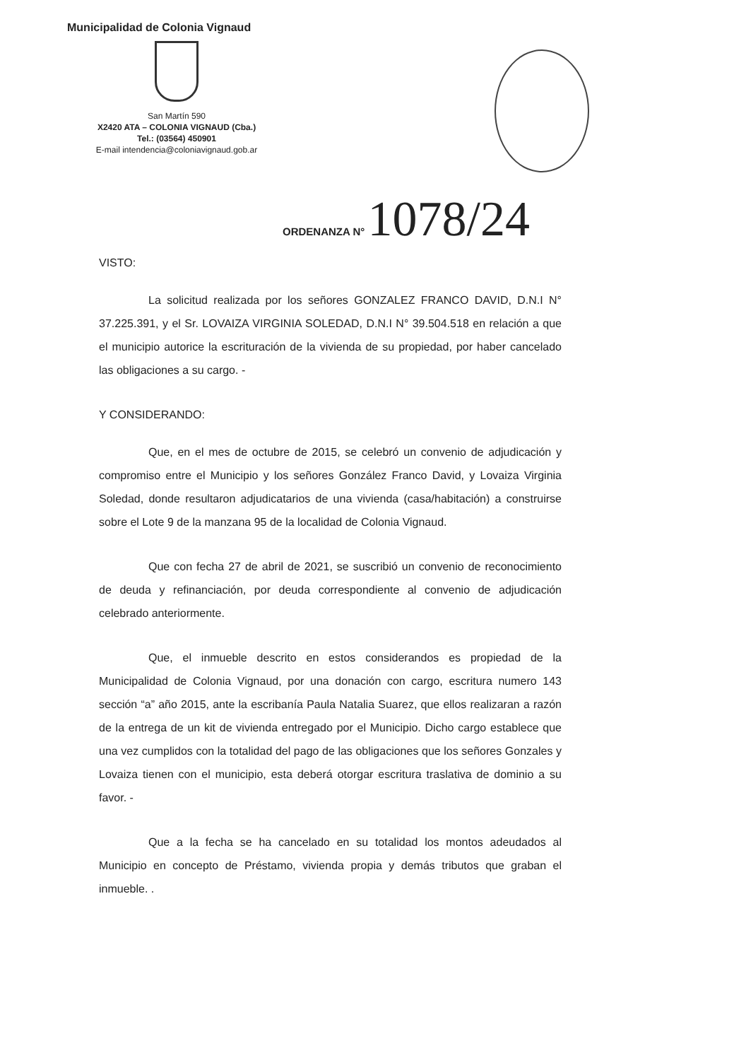Municipalidad de Colonia Vignaud
San Martín 590
X2420 ATA – COLONIA VIGNAUD (Cba.)
Tel.: (03564) 450901
E-mail intendencia@coloniavignaud.gob.ar
ORDENANZA N° 1078/24
VISTO:
La solicitud realizada por los señores GONZALEZ FRANCO DAVID, D.N.I N° 37.225.391, y el Sr. LOVAIZA VIRGINIA SOLEDAD, D.N.I N° 39.504.518 en relación a que el municipio autorice la escrituración de la vivienda de su propiedad, por haber cancelado las obligaciones a su cargo. -
Y CONSIDERANDO:
Que, en el mes de octubre de 2015, se celebró un convenio de adjudicación y compromiso entre el Municipio y los señores González Franco David, y Lovaiza Virginia Soledad, donde resultaron adjudicatarios de una vivienda (casa/habitación) a construirse sobre el Lote 9 de la manzana 95 de la localidad de Colonia Vignaud.
Que con fecha 27 de abril de 2021, se suscribió un convenio de reconocimiento de deuda y refinanciación, por deuda correspondiente al convenio de adjudicación celebrado anteriormente.
Que, el inmueble descrito en estos considerandos es propiedad de la Municipalidad de Colonia Vignaud, por una donación con cargo, escritura numero 143 sección “a” año 2015, ante la escribanía Paula Natalia Suarez, que ellos realizaran a razón de la entrega de un kit de vivienda entregado por el Municipio. Dicho cargo establece que una vez cumplidos con la totalidad del pago de las obligaciones que los señores Gonzales y Lovaiza tienen con el municipio, esta deberá otorgar escritura traslativa de dominio a su favor. -
Que a la fecha se ha cancelado en su totalidad los montos adeudados al Municipio en concepto de Préstamo, vivienda propia y demás tributos que graban el inmueble. .